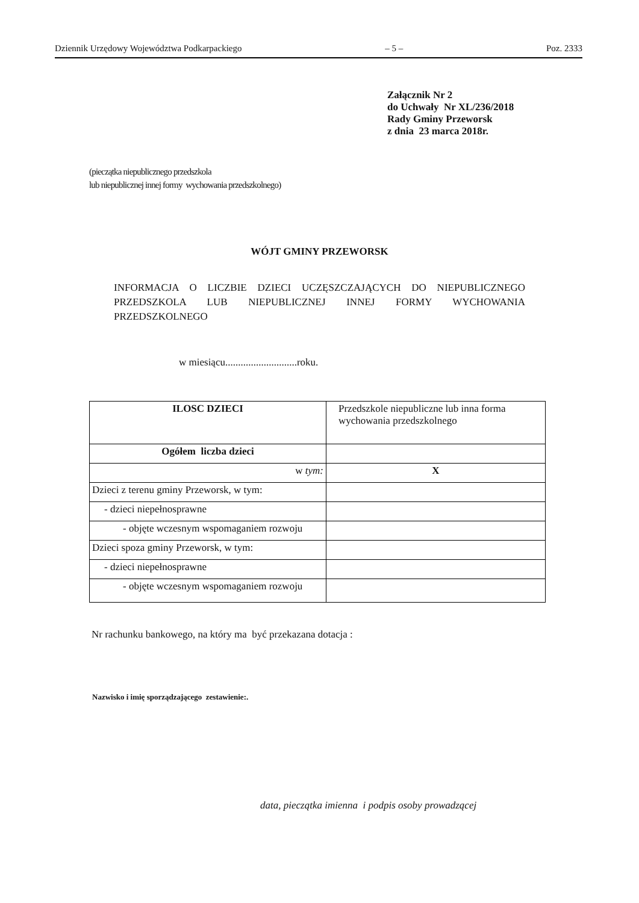Dziennik Urzędowy Województwa Podkarpackiego – 5 – Poz. 2333
Załącznik Nr 2
do Uchwały Nr XL/236/2018
Rady Gminy Przeworsk
z dnia 23 marca 2018r.
(pieczątka niepublicznego przedszkola
lub niepublicznej innej formy wychowania przedszkolnego)
WÓJT GMINY PRZEWORSK
INFORMACJA O LICZBIE DZIECI UCZĘSZCZAJĄCYCH DO NIEPUBLICZNEGO PRZEDSZKOLA LUB NIEPUBLICZNEJ INNEJ FORMY WYCHOWANIA PRZEDSZKOLNEGO
w miesiącu............................roku.
| ILOSC DZIECI | Przedszkole niepubliczne lub inna forma wychowania przedszkolnego |
| Ogółem liczba dzieci | |
| w tym: | X |
| Dzieci z terenu gminy Przeworsk, w tym: | |
| - dzieci niepełnosprawne | |
| - objęte wczesnym wspomaganiem rozwoju | |
| Dzieci spoza gminy Przeworsk, w tym: | |
| - dzieci niepełnosprawne | |
| - objęte wczesnym wspomaganiem rozwoju | |
Nr rachunku bankowego, na który ma być przekazana dotacja :
Nazwisko i imię sporządzającego zestawienie:.
data, pieczątka imienna i podpis osoby prowadzącej